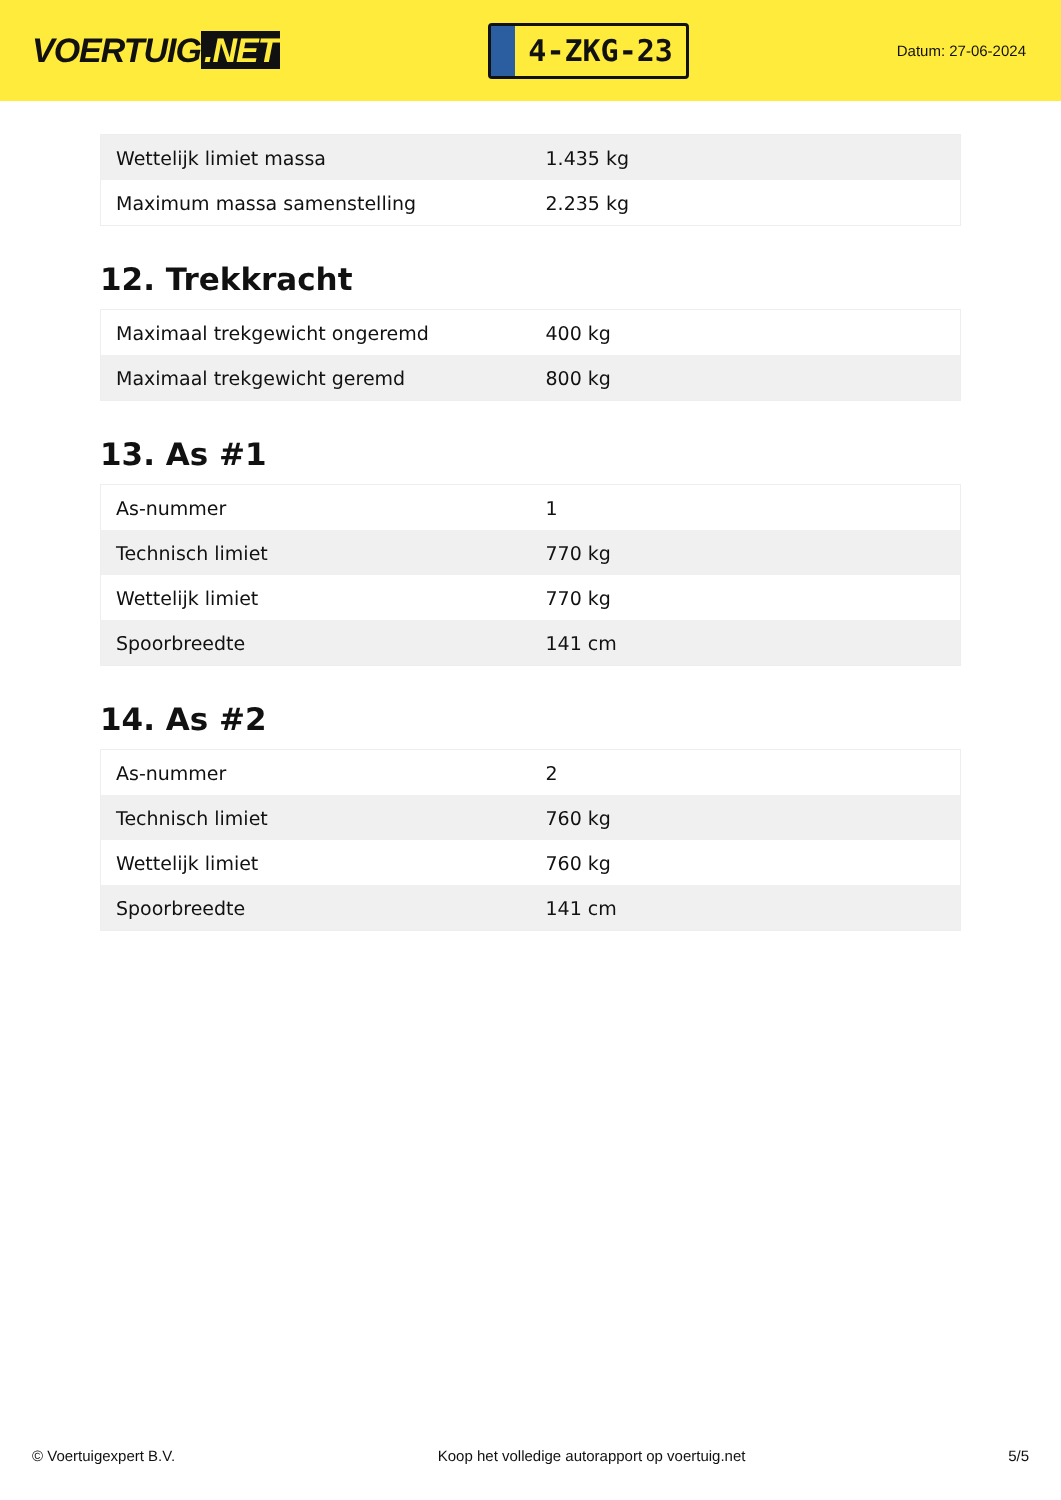VOERTUIG.NET
4-ZKG-23
Datum: 27-06-2024
| Wettelijk limiet massa | 1.435 kg |
| Maximum massa samenstelling | 2.235 kg |
12. Trekkracht
| Maximaal trekgewicht ongeremd | 400 kg |
| Maximaal trekgewicht geremd | 800 kg |
13. As #1
| As-nummer | 1 |
| Technisch limiet | 770 kg |
| Wettelijk limiet | 770 kg |
| Spoorbreedte | 141 cm |
14. As #2
| As-nummer | 2 |
| Technisch limiet | 760 kg |
| Wettelijk limiet | 760 kg |
| Spoorbreedte | 141 cm |
© Voertuigexpert B.V. Koop het volledige autorapport op voertuig.net 5/5